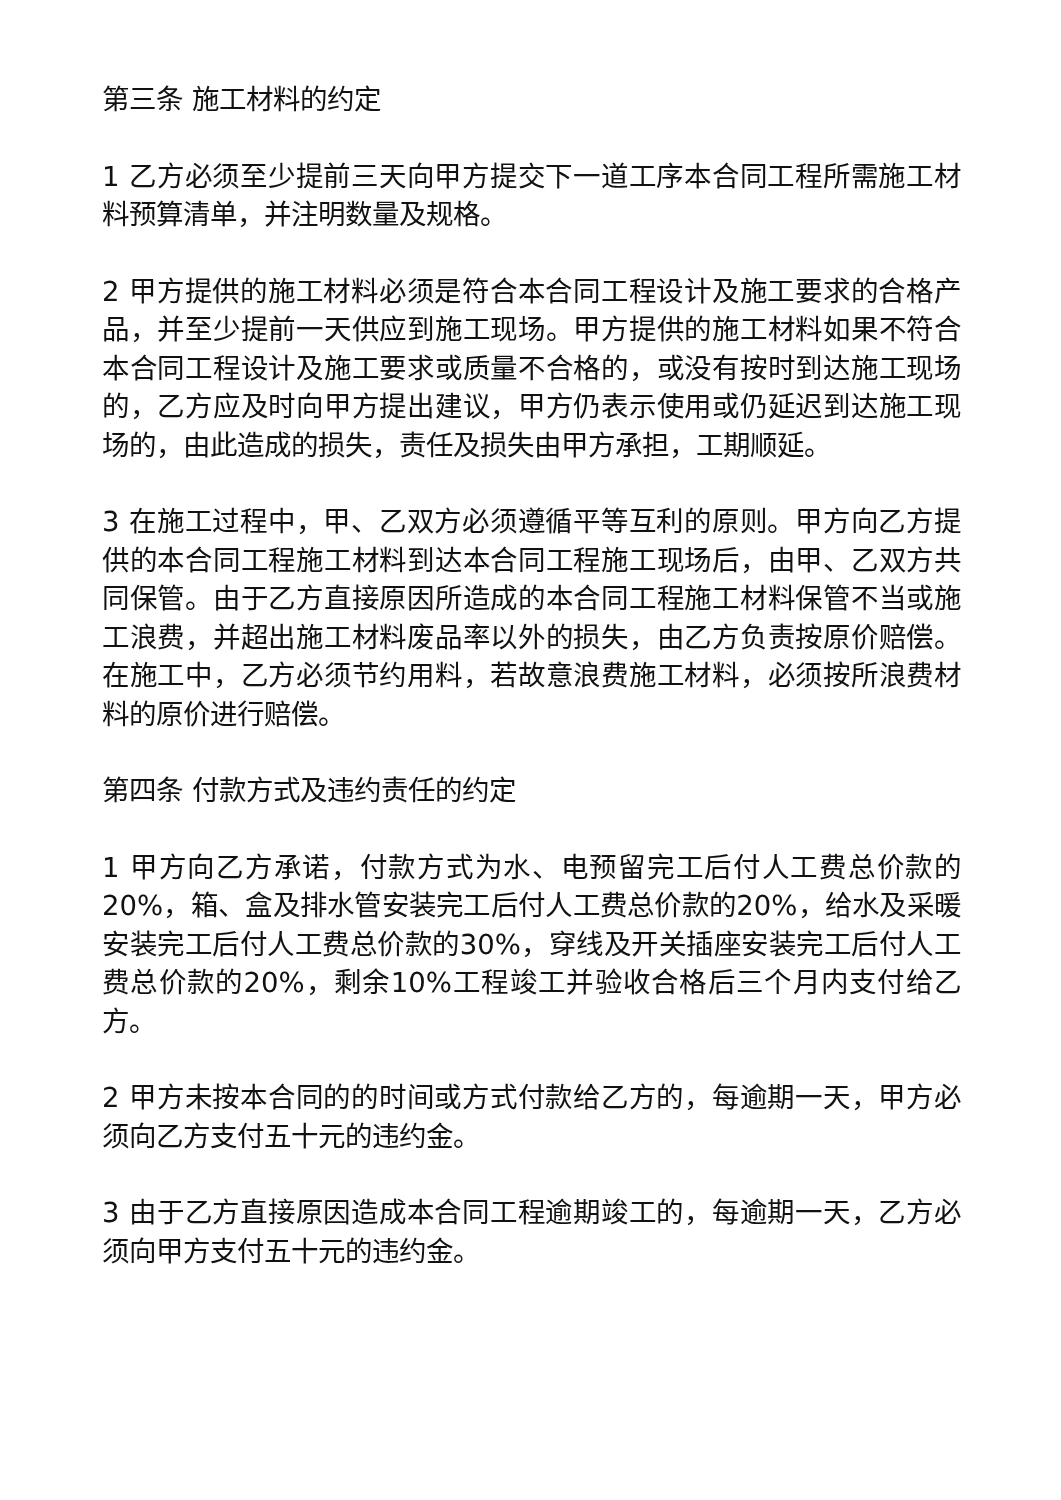第三条 施工材料的约定
1 乙方必须至少提前三天向甲方提交下一道工序本合同工程所需施工材料预算清单，并注明数量及规格。
2 甲方提供的施工材料必须是符合本合同工程设计及施工要求的合格产品，并至少提前一天供应到施工现场。甲方提供的施工材料如果不符合本合同工程设计及施工要求或质量不合格的，或没有按时到达施工现场的，乙方应及时向甲方提出建议，甲方仍表示使用或仍延迟到达施工现场的，由此造成的损失，责任及损失由甲方承担，工期顺延。
3 在施工过程中，甲、乙双方必须遵循平等互利的原则。甲方向乙方提供的本合同工程施工材料到达本合同工程施工现场后，由甲、乙双方共同保管。由于乙方直接原因所造成的本合同工程施工材料保管不当或施工浪费，并超出施工材料废品率以外的损失，由乙方负责按原价赔偿。在施工中，乙方必须节约用料，若故意浪费施工材料，必须按所浪费材料的原价进行赔偿。
第四条 付款方式及违约责任的约定
1 甲方向乙方承诺，付款方式为水、电预留完工后付人工费总价款的20%，箱、盒及排水管安装完工后付人工费总价款的20%，给水及采暖安装完工后付人工费总价款的30%，穿线及开关插座安装完工后付人工费总价款的20%，剩余10%工程竣工并验收合格后三个月内支付给乙方。
2 甲方未按本合同的的时间或方式付款给乙方的，每逾期一天，甲方必须向乙方支付五十元的违约金。
3 由于乙方直接原因造成本合同工程逾期竣工的，每逾期一天，乙方必须向甲方支付五十元的违约金。